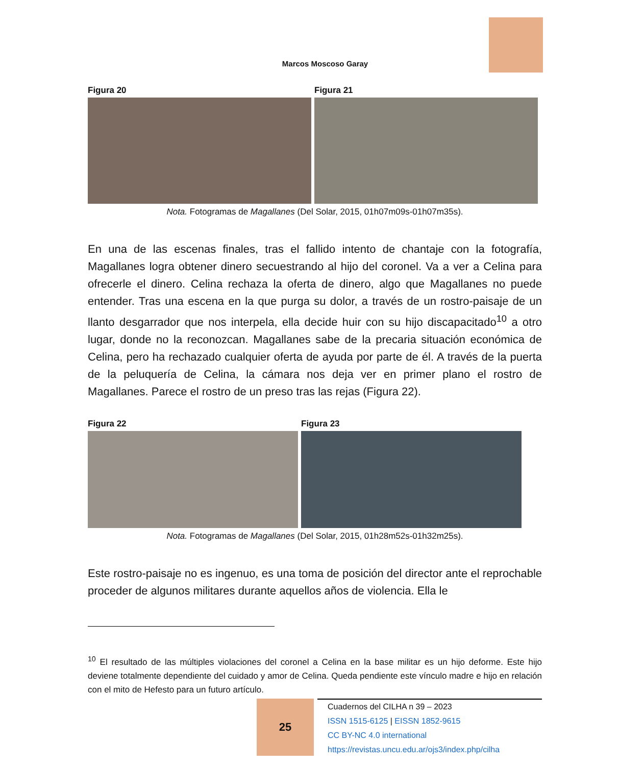Marcos Moscoso Garay
Figura 20 Figura 21
Nota. Fotogramas de Magallanes (Del Solar, 2015, 01h07m09s-01h07m35s).
En una de las escenas finales, tras el fallido intento de chantaje con la fotografía, Magallanes logra obtener dinero secuestrando al hijo del coronel. Va a ver a Celina para ofrecerle el dinero. Celina rechaza la oferta de dinero, algo que Magallanes no puede entender. Tras una escena en la que purga su dolor, a través de un rostro-paisaje de un llanto desgarrador que nos interpela, ella decide huir con su hijo discapacitado<sup>10</sup> a otro lugar, donde no la reconozcan. Magallanes sabe de la precaria situación económica de Celina, pero ha rechazado cualquier oferta de ayuda por parte de él. A través de la puerta de la peluquería de Celina, la cámara nos deja ver en primer plano el rostro de Magallanes. Parece el rostro de un preso tras las rejas (Figura 22).
Figura 22 Figura 23
Nota. Fotogramas de Magallanes (Del Solar, 2015, 01h28m52s-01h32m25s).
Este rostro-paisaje no es ingenuo, es una toma de posición del director ante el reprochable proceder de algunos militares durante aquellos años de violencia. Ella le
<sup>10</sup> El resultado de las múltiples violaciones del coronel a Celina en la base militar es un hijo deforme. Este hijo deviene totalmente dependiente del cuidado y amor de Celina. Queda pendiente este vínculo madre e hijo en relación con el mito de Hefesto para un futuro artículo.
25
Cuadernos del CILHA n 39 – 2023
ISSN 1515-6125 | EISSN 1852-9615
CC BY-NC 4.0 international
https://revistas.uncu.edu.ar/ojs3/index.php/cilha